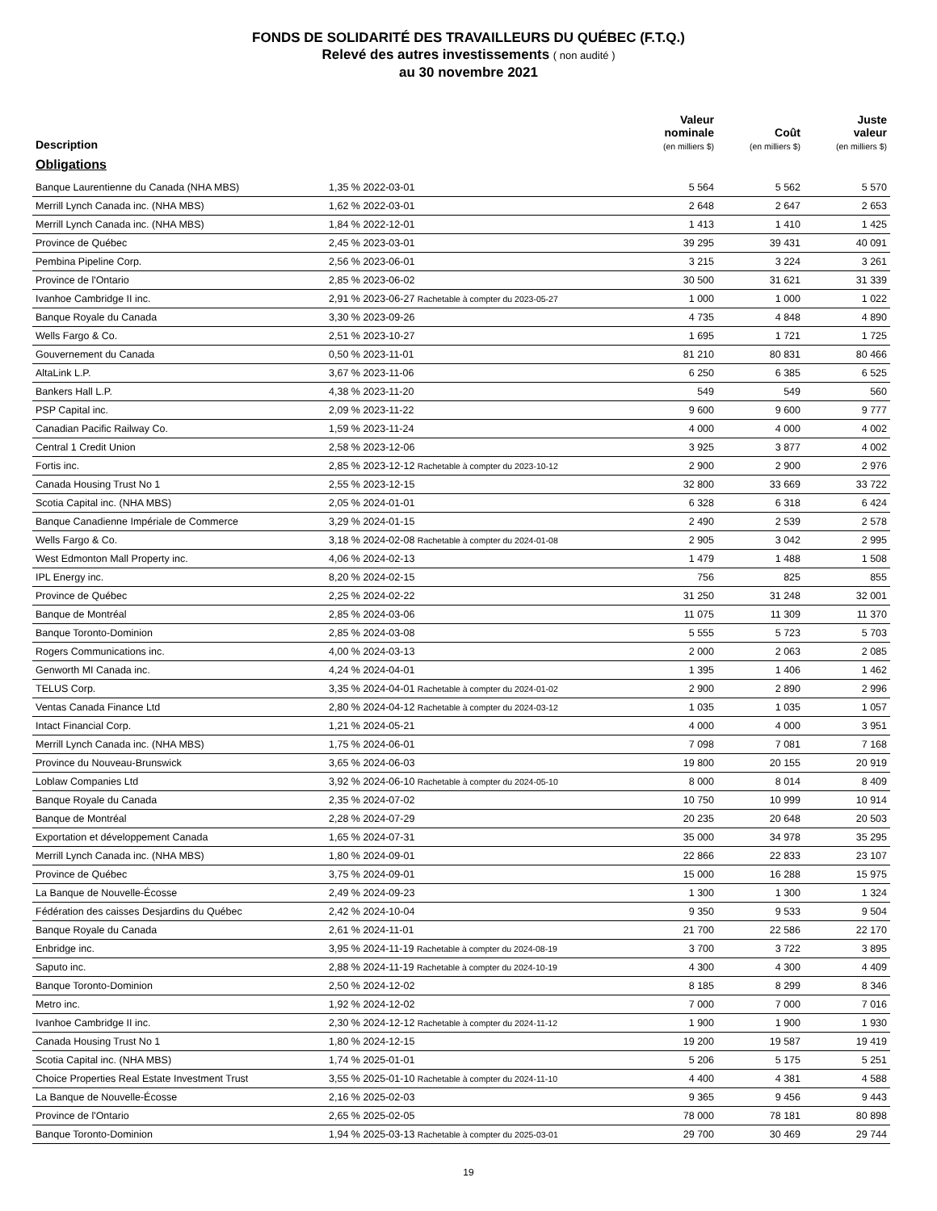FONDS DE SOLIDARITÉ DES TRAVAILLEURS DU QUÉBEC (F.T.Q.)
Relevé des autres investissements ( non audité )
au 30 novembre 2021
| Description | | Valeur nominale (en milliers $) | Coût (en milliers $) | Juste valeur (en milliers $) |
| --- | --- | --- | --- | --- |
| Obligations | | | | |
| Banque Laurentienne du Canada (NHA MBS) | 1,35 % 2022-03-01 | 5 564 | 5 562 | 5 570 |
| Merrill Lynch Canada inc. (NHA MBS) | 1,62 % 2022-03-01 | 2 648 | 2 647 | 2 653 |
| Merrill Lynch Canada inc. (NHA MBS) | 1,84 % 2022-12-01 | 1 413 | 1 410 | 1 425 |
| Province de Québec | 2,45 % 2023-03-01 | 39 295 | 39 431 | 40 091 |
| Pembina Pipeline Corp. | 2,56 % 2023-06-01 | 3 215 | 3 224 | 3 261 |
| Province de l'Ontario | 2,85 % 2023-06-02 | 30 500 | 31 621 | 31 339 |
| Ivanhoe Cambridge II inc. | 2,91 % 2023-06-27 Rachetable à compter du 2023-05-27 | 1 000 | 1 000 | 1 022 |
| Banque Royale du Canada | 3,30 % 2023-09-26 | 4 735 | 4 848 | 4 890 |
| Wells Fargo & Co. | 2,51 % 2023-10-27 | 1 695 | 1 721 | 1 725 |
| Gouvernement du Canada | 0,50 % 2023-11-01 | 81 210 | 80 831 | 80 466 |
| AltaLink L.P. | 3,67 % 2023-11-06 | 6 250 | 6 385 | 6 525 |
| Bankers Hall L.P. | 4,38 % 2023-11-20 | 549 | 549 | 560 |
| PSP Capital inc. | 2,09 % 2023-11-22 | 9 600 | 9 600 | 9 777 |
| Canadian Pacific Railway Co. | 1,59 % 2023-11-24 | 4 000 | 4 000 | 4 002 |
| Central 1 Credit Union | 2,58 % 2023-12-06 | 3 925 | 3 877 | 4 002 |
| Fortis inc. | 2,85 % 2023-12-12 Rachetable à compter du 2023-10-12 | 2 900 | 2 900 | 2 976 |
| Canada Housing Trust No 1 | 2,55 % 2023-12-15 | 32 800 | 33 669 | 33 722 |
| Scotia Capital inc. (NHA MBS) | 2,05 % 2024-01-01 | 6 328 | 6 318 | 6 424 |
| Banque Canadienne Impériale de Commerce | 3,29 % 2024-01-15 | 2 490 | 2 539 | 2 578 |
| Wells Fargo & Co. | 3,18 % 2024-02-08 Rachetable à compter du 2024-01-08 | 2 905 | 3 042 | 2 995 |
| West Edmonton Mall Property inc. | 4,06 % 2024-02-13 | 1 479 | 1 488 | 1 508 |
| IPL Energy inc. | 8,20 % 2024-02-15 | 756 | 825 | 855 |
| Province de Québec | 2,25 % 2024-02-22 | 31 250 | 31 248 | 32 001 |
| Banque de Montréal | 2,85 % 2024-03-06 | 11 075 | 11 309 | 11 370 |
| Banque Toronto-Dominion | 2,85 % 2024-03-08 | 5 555 | 5 723 | 5 703 |
| Rogers Communications inc. | 4,00 % 2024-03-13 | 2 000 | 2 063 | 2 085 |
| Genworth MI Canada inc. | 4,24 % 2024-04-01 | 1 395 | 1 406 | 1 462 |
| TELUS Corp. | 3,35 % 2024-04-01 Rachetable à compter du 2024-01-02 | 2 900 | 2 890 | 2 996 |
| Ventas Canada Finance Ltd | 2,80 % 2024-04-12 Rachetable à compter du 2024-03-12 | 1 035 | 1 035 | 1 057 |
| Intact Financial Corp. | 1,21 % 2024-05-21 | 4 000 | 4 000 | 3 951 |
| Merrill Lynch Canada inc. (NHA MBS) | 1,75 % 2024-06-01 | 7 098 | 7 081 | 7 168 |
| Province du Nouveau-Brunswick | 3,65 % 2024-06-03 | 19 800 | 20 155 | 20 919 |
| Loblaw Companies Ltd | 3,92 % 2024-06-10 Rachetable à compter du 2024-05-10 | 8 000 | 8 014 | 8 409 |
| Banque Royale du Canada | 2,35 % 2024-07-02 | 10 750 | 10 999 | 10 914 |
| Banque de Montréal | 2,28 % 2024-07-29 | 20 235 | 20 648 | 20 503 |
| Exportation et développement Canada | 1,65 % 2024-07-31 | 35 000 | 34 978 | 35 295 |
| Merrill Lynch Canada inc. (NHA MBS) | 1,80 % 2024-09-01 | 22 866 | 22 833 | 23 107 |
| Province de Québec | 3,75 % 2024-09-01 | 15 000 | 16 288 | 15 975 |
| La Banque de Nouvelle-Écosse | 2,49 % 2024-09-23 | 1 300 | 1 300 | 1 324 |
| Fédération des caisses Desjardins du Québec | 2,42 % 2024-10-04 | 9 350 | 9 533 | 9 504 |
| Banque Royale du Canada | 2,61 % 2024-11-01 | 21 700 | 22 586 | 22 170 |
| Enbridge inc. | 3,95 % 2024-11-19 Rachetable à compter du 2024-08-19 | 3 700 | 3 722 | 3 895 |
| Saputo inc. | 2,88 % 2024-11-19 Rachetable à compter du 2024-10-19 | 4 300 | 4 300 | 4 409 |
| Banque Toronto-Dominion | 2,50 % 2024-12-02 | 8 185 | 8 299 | 8 346 |
| Metro inc. | 1,92 % 2024-12-02 | 7 000 | 7 000 | 7 016 |
| Ivanhoe Cambridge II inc. | 2,30 % 2024-12-12 Rachetable à compter du 2024-11-12 | 1 900 | 1 900 | 1 930 |
| Canada Housing Trust No 1 | 1,80 % 2024-12-15 | 19 200 | 19 587 | 19 419 |
| Scotia Capital inc. (NHA MBS) | 1,74 % 2025-01-01 | 5 206 | 5 175 | 5 251 |
| Choice Properties Real Estate Investment Trust | 3,55 % 2025-01-10 Rachetable à compter du 2024-11-10 | 4 400 | 4 381 | 4 588 |
| La Banque de Nouvelle-Écosse | 2,16 % 2025-02-03 | 9 365 | 9 456 | 9 443 |
| Province de l'Ontario | 2,65 % 2025-02-05 | 78 000 | 78 181 | 80 898 |
| Banque Toronto-Dominion | 1,94 % 2025-03-13 Rachetable à compter du 2025-03-01 | 29 700 | 30 469 | 29 744 |
19